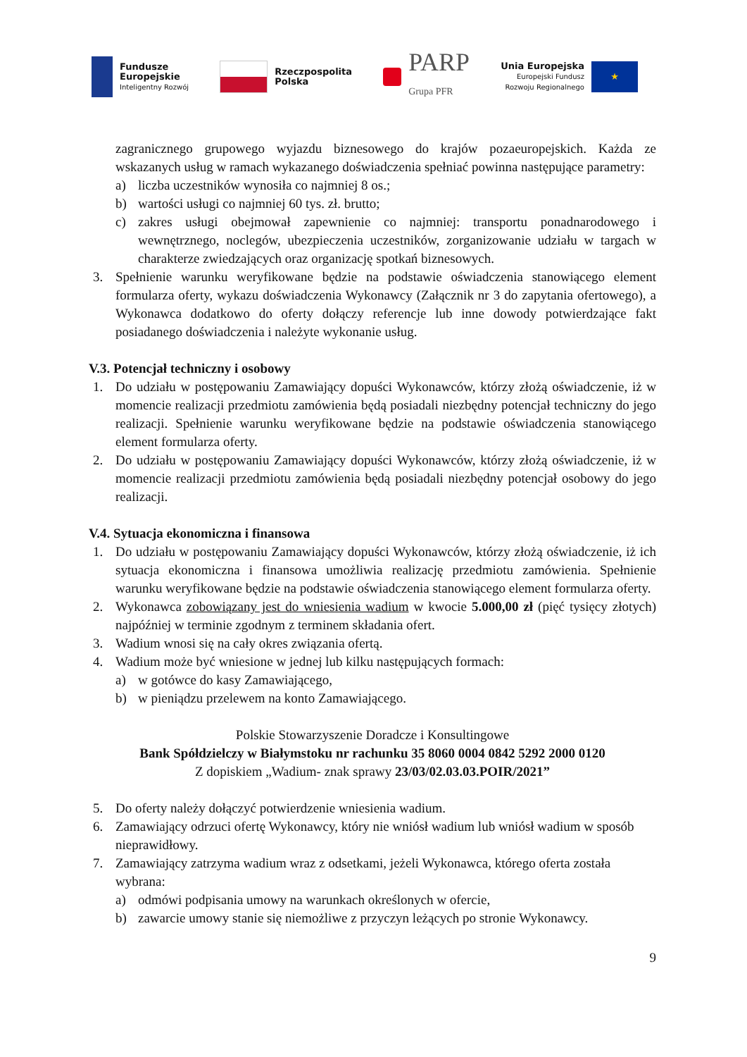Fundusze
Europejskie
Inteligentny Rozwój
Rzeczpospolita
Polska
PARP
Grupa PFR
Unia Europejska
Europejski Fundusz
Rozwoju Regionalnego
★
zagranicznego grupowego wyjazdu biznesowego do krajów pozaeuropejskich. Każda ze wskazanych usług w ramach wykazanego doświadczenia spełniać powinna następujące parametry:
a) liczba uczestników wynosiła co najmniej 8 os.;
b) wartości usługi co najmniej 60 tys. zł. brutto;
c) zakres usługi obejmował zapewnienie co najmniej: transportu ponadnarodowego i wewnętrznego, noclegów, ubezpieczenia uczestników, zorganizowanie udziału w targach w charakterze zwiedzających oraz organizację spotkań biznesowych.
3. Spełnienie warunku weryfikowane będzie na podstawie oświadczenia stanowiącego element formularza oferty, wykazu doświadczenia Wykonawcy (Załącznik nr 3 do zapytania ofertowego), a Wykonawca dodatkowo do oferty dołączy referencje lub inne dowody potwierdzające fakt posiadanego doświadczenia i należyte wykonanie usług.
V.3. Potencjał techniczny i osobowy
1. Do udziału w postępowaniu Zamawiający dopuści Wykonawców, którzy złożą oświadczenie, iż w momencie realizacji przedmiotu zamówienia będą posiadali niezbędny potencjał techniczny do jego realizacji. Spełnienie warunku weryfikowane będzie na podstawie oświadczenia stanowiącego element formularza oferty.
2. Do udziału w postępowaniu Zamawiający dopuści Wykonawców, którzy złożą oświadczenie, iż w momencie realizacji przedmiotu zamówienia będą posiadali niezbędny potencjał osobowy do jego realizacji.
V.4. Sytuacja ekonomiczna i finansowa
1. Do udziału w postępowaniu Zamawiający dopuści Wykonawców, którzy złożą oświadczenie, iż ich sytuacja ekonomiczna i finansowa umożliwia realizację przedmiotu zamówienia. Spełnienie warunku weryfikowane będzie na podstawie oświadczenia stanowiącego element formularza oferty.
2. Wykonawca zobowiązany jest do wniesienia wadium w kwocie 5.000,00 zł (pięć tysięcy złotych) najpóźniej w terminie zgodnym z terminem składania ofert.
3. Wadium wnosi się na cały okres związania ofertą.
4. Wadium może być wniesione w jednej lub kilku następujących formach:
a) w gotówce do kasy Zamawiającego,
b) w pieniądzu przelewem na konto Zamawiającego.
Polskie Stowarzyszenie Doradcze i Konsultingowe
Bank Spółdzielczy w Białymstoku nr rachunku 35 8060 0004 0842 5292 2000 0120
Z dopiskiem „Wadium- znak sprawy 23/03/02.03.03.POIR/2021”
5. Do oferty należy dołączyć potwierdzenie wniesienia wadium.
6. Zamawiający odrzuci ofertę Wykonawcy, który nie wniósł wadium lub wniósł wadium w sposób nieprawidłowy.
7. Zamawiający zatrzyma wadium wraz z odsetkami, jeżeli Wykonawca, którego oferta została wybrana:
a) odmówi podpisania umowy na warunkach określonych w ofercie,
b) zawarcie umowy stanie się niemożliwe z przyczyn leżących po stronie Wykonawcy.
9